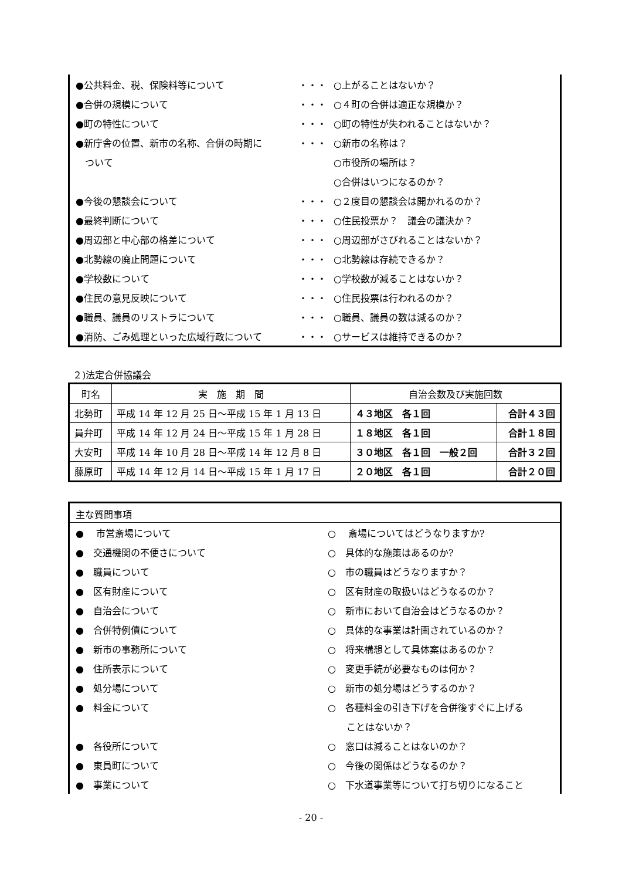| ●公共料金、税、保険料等について | ・・・ | ○上がることはないか？ |
| ●合併の規模について | ・・・ | ○４町の合併は適正な規模か？ |
| ●町の特性について | ・・・ | ○町の特性が失われることはないか？ |
| ●新庁舎の位置、新市の名称、合併の時期に | ・・・ | ○新市の名称は？ |
| ついて | | ○市役所の場所は？ |
| | | ○合併はいつになるのか？ |
| ●今後の懇談会について | ・・・ | ○２度目の懇談会は開かれるのか？ |
| ●最終判断について | ・・・ | ○住民投票か？ 議会の議決か？ |
| ●周辺部と中心部の格差について | ・・・ | ○周辺部がさびれることはないか？ |
| ●北勢線の廃止問題について | ・・・ | ○北勢線は存続できるか？ |
| ●学校数について | ・・・ | ○学校数が減ることはないか？ |
| ●住民の意見反映について | ・・・ | ○住民投票は行われるのか？ |
| ●職員、議員のリストラについて | ・・・ | ○職員、議員の数は減るのか？ |
| ●消防、ごみ処理といった広域行政について | ・・・ | ○サービスは維持できるのか？ |
２)法定合併協議会
| 町名 | 実 施 期 間 | 自治会数及び実施回数 | |
| --- | --- | --- | --- |
| 北勢町 | 平成 14 年 12 月 25 日～平成 15 年 1 月 13 日 | ４３地区 各１回 | 合計４３回 |
| 員弁町 | 平成 14 年 12 月 24 日～平成 15 年 1 月 28 日 | １８地区 各１回 | 合計１８回 |
| 大安町 | 平成 14 年 10 月 28 日～平成 14 年 12 月 8 日 | ３０地区 各１回 一般２回 | 合計３２回 |
| 藤原町 | 平成 14 年 12 月 14 日～平成 15 年 1 月 17 日 | ２０地区 各１回 | 合計２０回 |
主な質問事項
| ● 市営斎場について | ○ 斎場についてはどうなりますか? |
| ● 交通機関の不便さについて | ○ 具体的な施策はあるのか? |
| ● 職員について | ○ 市の職員はどうなりますか？ |
| ● 区有財産について | ○ 区有財産の取扱いはどうなるのか？ |
| ● 自治会について | ○ 新市において自治会はどうなるのか？ |
| ● 合併特例債について | ○ 具体的な事業は計画されているのか？ |
| ● 新市の事務所について | ○ 将来構想として具体案はあるのか？ |
| ● 住所表示について | ○ 変更手続が必要なものは何か？ |
| ● 処分場について | ○ 新市の処分場はどうするのか？ |
| ● 料金について | ○ 各種料金の引き下げを合併後すぐに上げる |
| | ことはないか？ |
| ● 各役所について | ○ 窓口は減ることはないのか？ |
| ● 東員町について | ○ 今後の関係はどうなるのか？ |
| ● 事業について | ○ 下水道事業等について打ち切りになること |
- 20 -